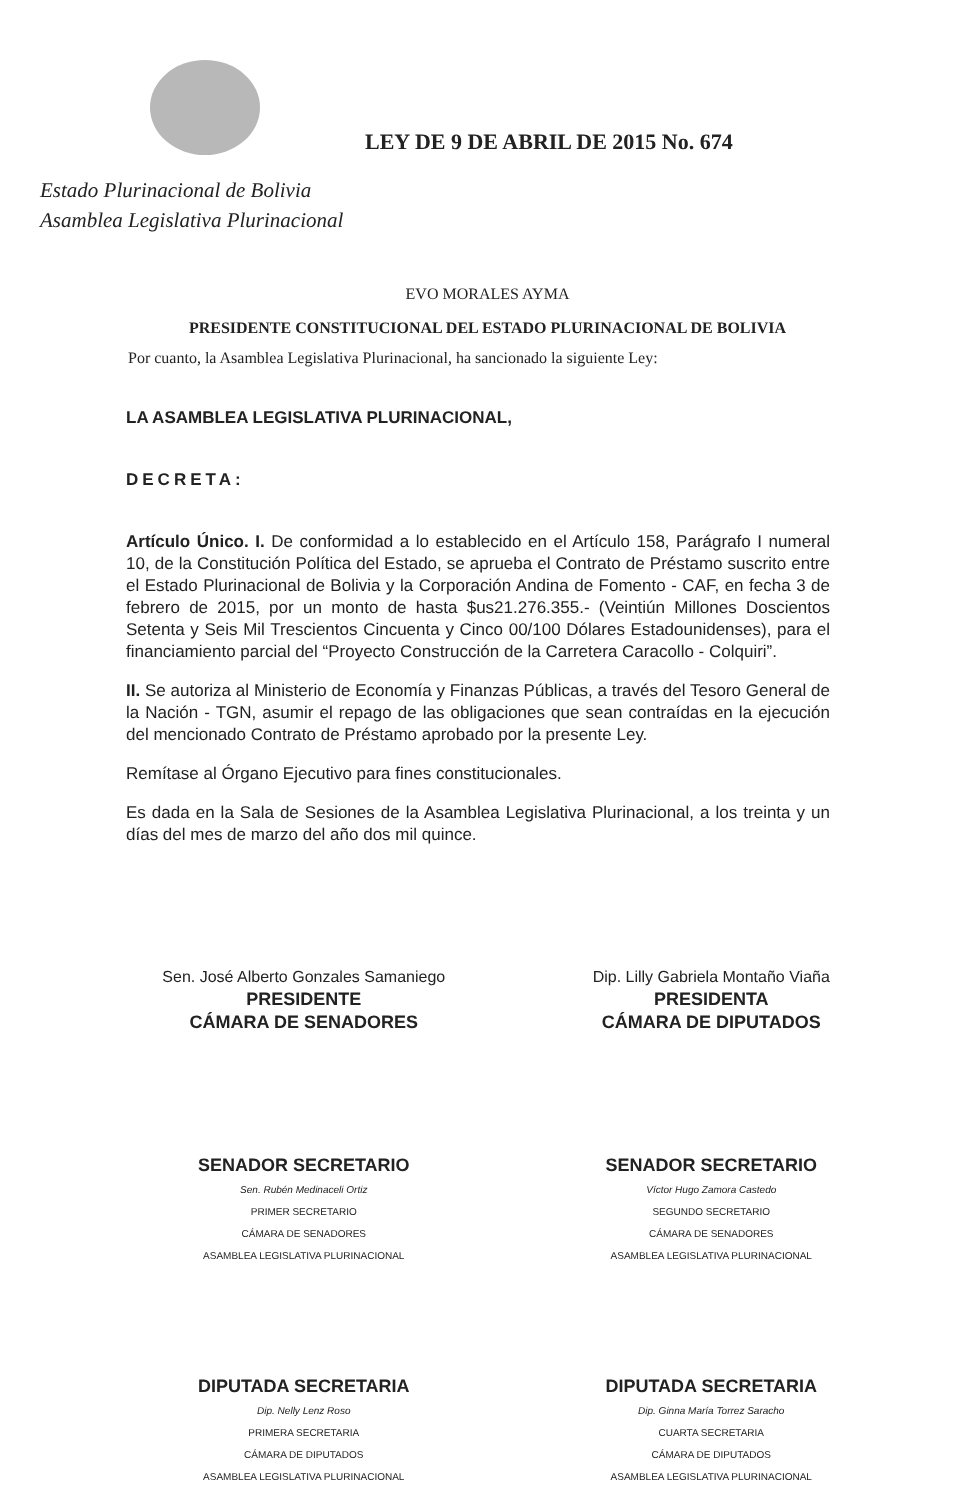LEY DE 9 DE ABRIL DE 2015 No. 674
Estado Plurinacional de Bolivia
Asamblea Legislativa Plurinacional
EVO MORALES AYMA
PRESIDENTE CONSTITUCIONAL DEL ESTADO PLURINACIONAL DE BOLIVIA
Por cuanto, la Asamblea Legislativa Plurinacional, ha sancionado la siguiente Ley:
LA ASAMBLEA LEGISLATIVA PLURINACIONAL,
DECRETA:
Artículo Único. I. De conformidad a lo establecido en el Artículo 158, Parágrafo I numeral 10, de la Constitución Política del Estado, se aprueba el Contrato de Préstamo suscrito entre el Estado Plurinacional de Bolivia y la Corporación Andina de Fomento - CAF, en fecha 3 de febrero de 2015, por un monto de hasta $us21.276.355.- (Veintiún Millones Doscientos Setenta y Seis Mil Trescientos Cincuenta y Cinco 00/100 Dólares Estadounidenses), para el financiamiento parcial del “Proyecto Construcción de la Carretera Caracollo - Colquiri”.
II. Se autoriza al Ministerio de Economía y Finanzas Públicas, a través del Tesoro General de la Nación - TGN, asumir el repago de las obligaciones que sean contraídas en la ejecución del mencionado Contrato de Préstamo aprobado por la presente Ley.
Remítase al Órgano Ejecutivo para fines constitucionales.
Es dada en la Sala de Sesiones de la Asamblea Legislativa Plurinacional, a los treinta y un días del mes de marzo del año dos mil quince.
Sen. José Alberto Gonzales Samaniego
PRESIDENTE
CÁMARA DE SENADORES
Dip. Lilly Gabriela Montaño Viaña
PRESIDENTA
CÁMARA DE DIPUTADOS
SENADOR SECRETARIO
Sen. Rubén Medinaceli Ortiz
PRIMER SECRETARIO
CÁMARA DE SENADORES
ASAMBLEA LEGISLATIVA PLURINACIONAL
SENADOR SECRETARIO
Víctor Hugo Zamora Castedo
SEGUNDO SECRETARIO
CÁMARA DE SENADORES
ASAMBLEA LEGISLATIVA PLURINACIONAL
DIPUTADA SECRETARIA
Dip. Nelly Lenz Roso
PRIMERA SECRETARIA
CÁMARA DE DIPUTADOS
ASAMBLEA LEGISLATIVA PLURINACIONAL
DIPUTADA SECRETARIA
Dip. Ginna María Torrez Saracho
CUARTA SECRETARIA
CÁMARA DE DIPUTADOS
ASAMBLEA LEGISLATIVA PLURINACIONAL